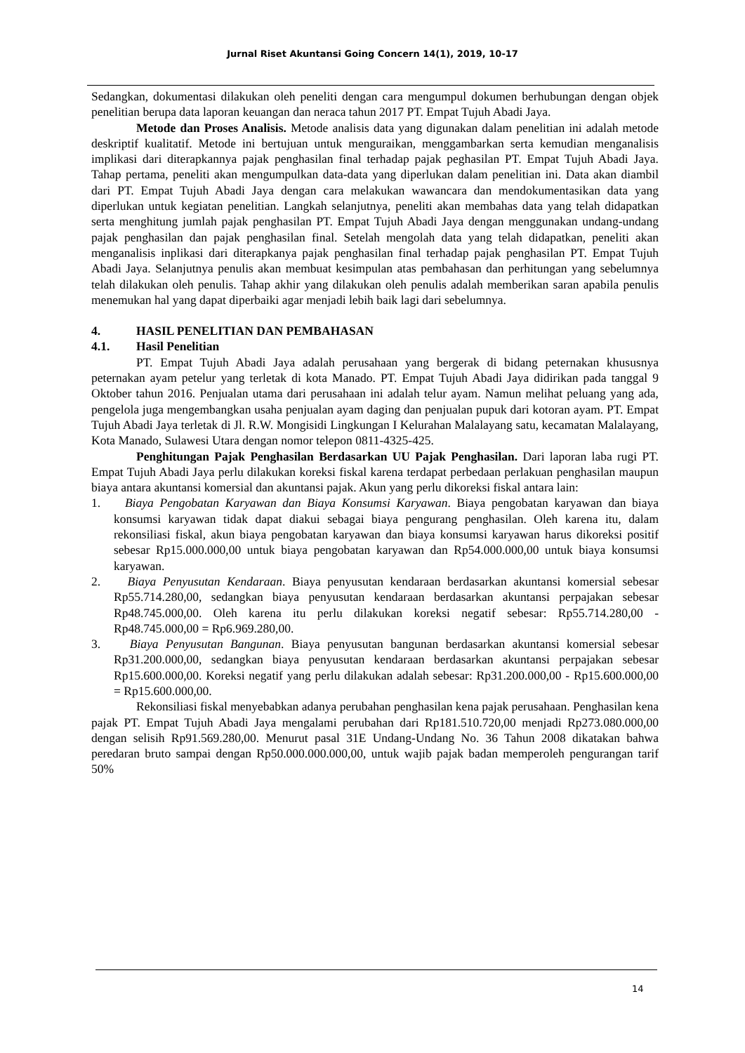Jurnal Riset Akuntansi Going Concern 14(1), 2019, 10-17
Sedangkan, dokumentasi dilakukan oleh peneliti dengan cara mengumpul dokumen berhubungan dengan objek penelitian berupa data laporan keuangan dan neraca tahun 2017 PT. Empat Tujuh Abadi Jaya.
Metode dan Proses Analisis. Metode analisis data yang digunakan dalam penelitian ini adalah metode deskriptif kualitatif. Metode ini bertujuan untuk menguraikan, menggambarkan serta kemudian menganalisis implikasi dari diterapkannya pajak penghasilan final terhadap pajak peghasilan PT. Empat Tujuh Abadi Jaya. Tahap pertama, peneliti akan mengumpulkan data-data yang diperlukan dalam penelitian ini. Data akan diambil dari PT. Empat Tujuh Abadi Jaya dengan cara melakukan wawancara dan mendokumentasikan data yang diperlukan untuk kegiatan penelitian. Langkah selanjutnya, peneliti akan membahas data yang telah didapatkan serta menghitung jumlah pajak penghasilan PT. Empat Tujuh Abadi Jaya dengan menggunakan undang-undang pajak penghasilan dan pajak penghasilan final. Setelah mengolah data yang telah didapatkan, peneliti akan menganalisis inplikasi dari diterapkanya pajak penghasilan final terhadap pajak penghasilan PT. Empat Tujuh Abadi Jaya. Selanjutnya penulis akan membuat kesimpulan atas pembahasan dan perhitungan yang sebelumnya telah dilakukan oleh penulis. Tahap akhir yang dilakukan oleh penulis adalah memberikan saran apabila penulis menemukan hal yang dapat diperbaiki agar menjadi lebih baik lagi dari sebelumnya.
4. HASIL PENELITIAN DAN PEMBAHASAN
4.1. Hasil Penelitian
PT. Empat Tujuh Abadi Jaya adalah perusahaan yang bergerak di bidang peternakan khususnya peternakan ayam petelur yang terletak di kota Manado. PT. Empat Tujuh Abadi Jaya didirikan pada tanggal 9 Oktober tahun 2016. Penjualan utama dari perusahaan ini adalah telur ayam. Namun melihat peluang yang ada, pengelola juga mengembangkan usaha penjualan ayam daging dan penjualan pupuk dari kotoran ayam. PT. Empat Tujuh Abadi Jaya terletak di Jl. R.W. Mongisidi Lingkungan I Kelurahan Malalayang satu, kecamatan Malalayang, Kota Manado, Sulawesi Utara dengan nomor telepon 0811-4325-425.
Penghitungan Pajak Penghasilan Berdasarkan UU Pajak Penghasilan. Dari laporan laba rugi PT. Empat Tujuh Abadi Jaya perlu dilakukan koreksi fiskal karena terdapat perbedaan perlakuan penghasilan maupun biaya antara akuntansi komersial dan akuntansi pajak. Akun yang perlu dikoreksi fiskal antara lain:
1. Biaya Pengobatan Karyawan dan Biaya Konsumsi Karyawan. Biaya pengobatan karyawan dan biaya konsumsi karyawan tidak dapat diakui sebagai biaya pengurang penghasilan. Oleh karena itu, dalam rekonsiliasi fiskal, akun biaya pengobatan karyawan dan biaya konsumsi karyawan harus dikoreksi positif sebesar Rp15.000.000,00 untuk biaya pengobatan karyawan dan Rp54.000.000,00 untuk biaya konsumsi karyawan.
2. Biaya Penyusutan Kendaraan. Biaya penyusutan kendaraan berdasarkan akuntansi komersial sebesar Rp55.714.280,00, sedangkan biaya penyusutan kendaraan berdasarkan akuntansi perpajakan sebesar Rp48.745.000,00. Oleh karena itu perlu dilakukan koreksi negatif sebesar: Rp55.714.280,00 - Rp48.745.000,00 = Rp6.969.280,00.
3. Biaya Penyusutan Bangunan. Biaya penyusutan bangunan berdasarkan akuntansi komersial sebesar Rp31.200.000,00, sedangkan biaya penyusutan kendaraan berdasarkan akuntansi perpajakan sebesar Rp15.600.000,00. Koreksi negatif yang perlu dilakukan adalah sebesar: Rp31.200.000,00 - Rp15.600.000,00 = Rp15.600.000,00.
Rekonsiliasi fiskal menyebabkan adanya perubahan penghasilan kena pajak perusahaan. Penghasilan kena pajak PT. Empat Tujuh Abadi Jaya mengalami perubahan dari Rp181.510.720,00 menjadi Rp273.080.000,00 dengan selisih Rp91.569.280,00. Menurut pasal 31E Undang-Undang No. 36 Tahun 2008 dikatakan bahwa peredaran bruto sampai dengan Rp50.000.000.000,00, untuk wajib pajak badan memperoleh pengurangan tarif 50%
14